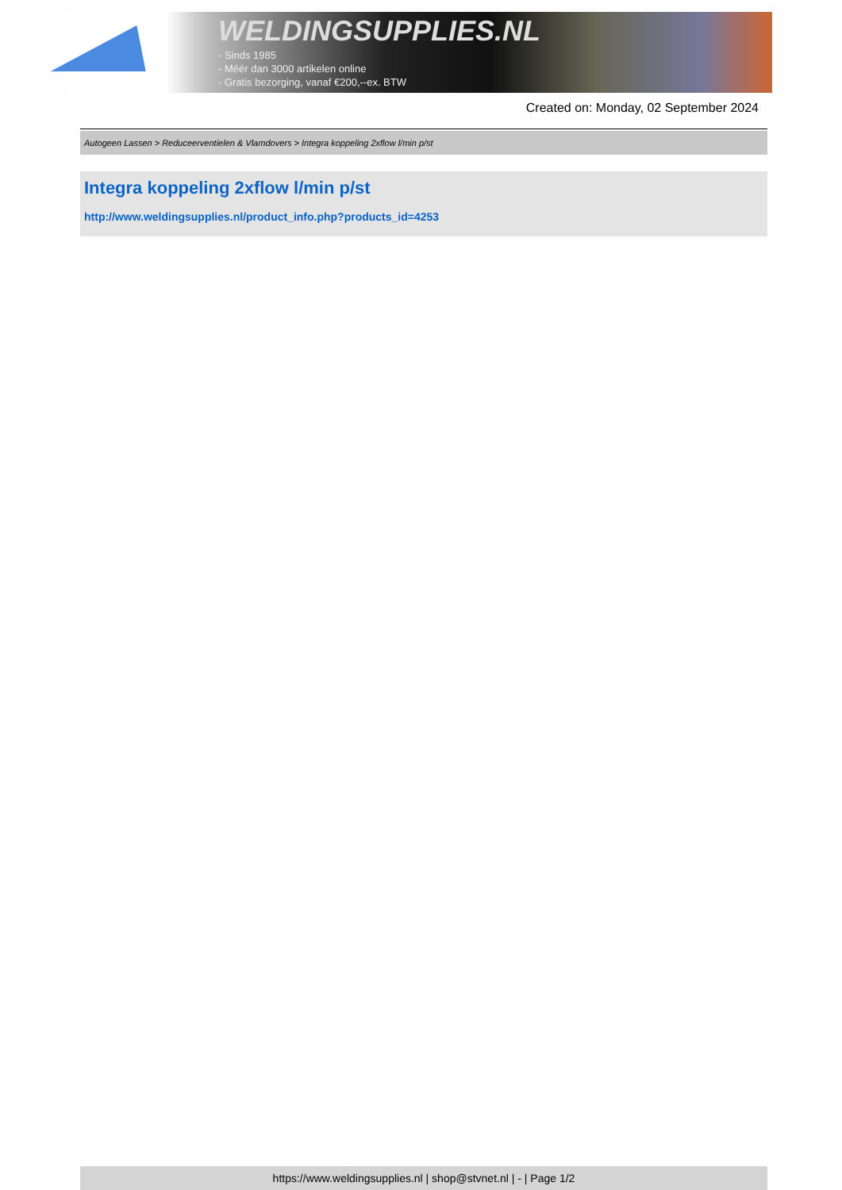WELDINGSUPPLIES.NL
- Sinds 1985
- Méér dan 3000 artikelen online
- Gratis bezorging, vanaf €200,--ex. BTW
Created on: Monday, 02 September 2024
Autogeen Lassen > Reduceerventielen & Vlamdovers > Integra koppeling 2xflow l/min p/st
Integra koppeling 2xflow l/min p/st
http://www.weldingsupplies.nl/product_info.php?products_id=4253
https://www.weldingsupplies.nl | shop@stvnet.nl | - | Page 1/2